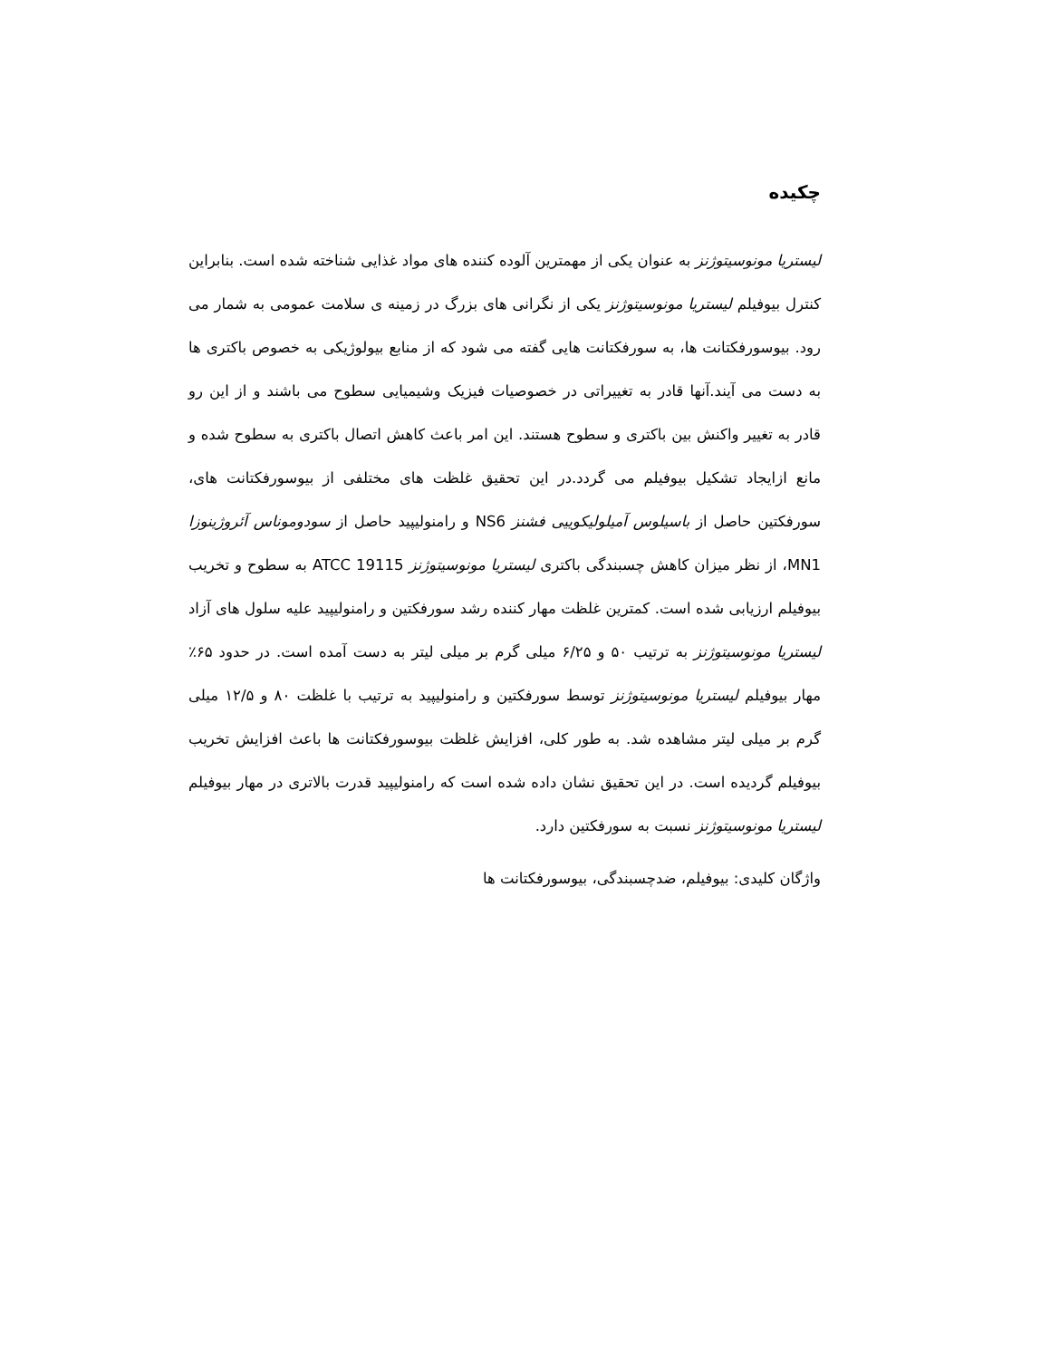چکیده
لیستریا مونوسیتوژنز به عنوان یکی از مهمترین آلوده کننده های مواد غذایی شناخته شده است. بنابراین کنترل بیوفیلم لیستریا مونوسیتوژنز یکی از نگرانی های بزرگ در زمینه ی سلامت عمومی به شمار می رود. بیوسورفکتانت ها، به سورفکتانت هایی گفته می شود که از منابع بیولوژیکی به خصوص باکتری ها به دست می آیند.آنها قادر به تغییراتی در خصوصیات فیزیک وشیمیایی سطوح می باشند و از این رو قادر به تغییر واکنش بین باکتری و سطوح هستند. این امر باعث کاهش اتصال باکتری به سطوح شده و مانع ازایجاد تشکیل بیوفیلم می گردد.در این تحقیق غلظت های مختلفی از بیوسورفکتانت های، سورفکتین حاصل از باسیلوس آمیلولیکوییی فشنز NS6 و رامنولیپید حاصل از سودوموناس آئروژینوزا MN1، از نظر میزان کاهش چسبندگی باکتری لیستریا مونوسیتوژنز ATCC 19115 به سطوح و تخریب بیوفیلم ارزیابی شده است. کمترین غلظت مهار کننده رشد سورفکتین و رامنولیپید علیه سلول های آزاد لیستریا مونوسیتوژنز به ترتیب ۵۰ و ۶/۲۵ میلی گرم بر میلی لیتر به دست آمده است. در حدود ۶۵٪ مهار بیوفیلم لیستریا مونوسیتوژنز توسط سورفکتین و رامنولیپید به ترتیب با غلظت ۸۰ و ۱۲/۵ میلی گرم بر میلی لیتر مشاهده شد. به طور کلی، افزایش غلظت بیوسورفکتانت ها باعث افزایش تخریب بیوفیلم گردیده است. در این تحقیق نشان داده شده است که رامنولیپید قدرت بالاتری در مهار بیوفیلم لیستریا مونوسیتوژنز نسبت به سورفکتین دارد.
واژگان کلیدی: بیوفیلم، ضدچسبندگی، بیوسورفکتانت ها